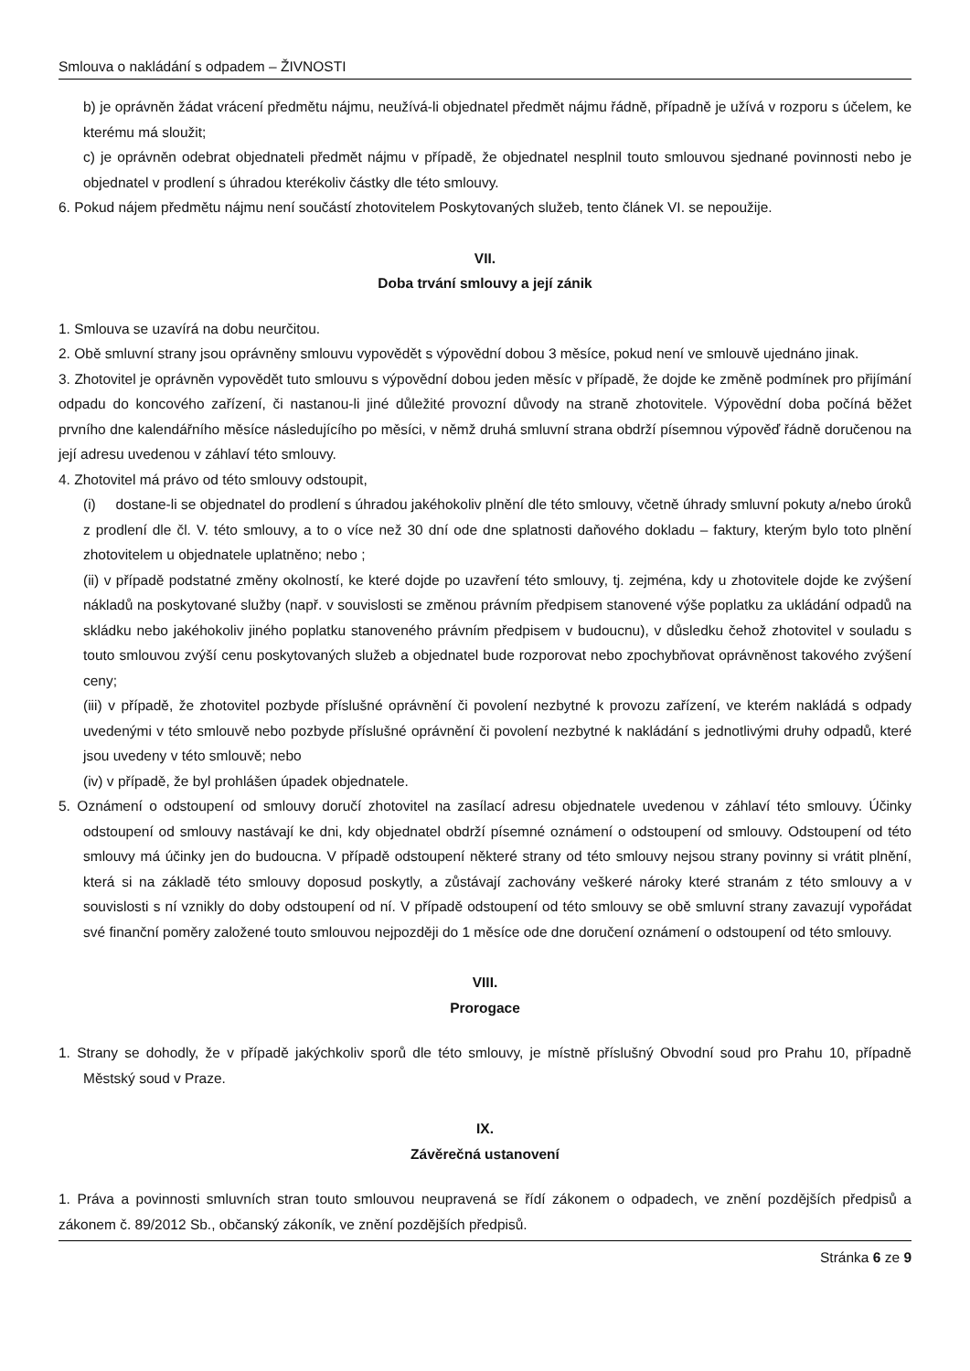Smlouva o nakládání s odpadem – ŽIVNOSTI
b) je oprávněn žádat vrácení předmětu nájmu, neužívá-li objednatel předmět nájmu řádně, případně je užívá v rozporu s účelem, ke kterému má sloužit;
c) je oprávněn odebrat objednateli předmět nájmu v případě, že objednatel nesplnil touto smlouvou sjednané povinnosti nebo je objednatel v prodlení s úhradou kterékoliv částky dle této smlouvy.
6. Pokud nájem předmětu nájmu není součástí zhotovitelem Poskytovaných služeb, tento článek VI. se nepoužije.
VII.
Doba trvání smlouvy a její zánik
1. Smlouva se uzavírá na dobu neurčitou.
2. Obě smluvní strany jsou oprávněny smlouvu vypovědět s výpovědní dobou 3 měsíce, pokud není ve smlouvě ujednáno jinak.
3. Zhotovitel je oprávněn vypovědět tuto smlouvu s výpovědní dobou jeden měsíc v případě, že dojde ke změně podmínek pro přijímání odpadu do koncového zařízení, či nastanou-li jiné důležité provozní důvody na straně zhotovitele. Výpovědní doba počíná běžet prvního dne kalendářního měsíce následujícího po měsíci, v němž druhá smluvní strana obdrží písemnou výpověď řádně doručenou na její adresu uvedenou v záhlaví této smlouvy.
4. Zhotovitel má právo od této smlouvy odstoupit,
(i) dostane-li se objednatel do prodlení s úhradou jakéhokoliv plnění dle této smlouvy, včetně úhrady smluvní pokuty a/nebo úroků z prodlení dle čl. V. této smlouvy, a to o více než 30 dní ode dne splatnosti daňového dokladu – faktury, kterým bylo toto plnění zhotovitelem u objednatele uplatněno; nebo ;
(ii) v případě podstatné změny okolností, ke které dojde po uzavření této smlouvy, tj. zejména, kdy u zhotovitele dojde ke zvýšení nákladů na poskytované služby (např. v souvislosti se změnou právním předpisem stanovené výše poplatku za ukládání odpadů na skládku nebo jakéhokoliv jiného poplatku stanoveného právním předpisem v budoucnu), v důsledku čehož zhotovitel v souladu s touto smlouvou zvýší cenu poskytovaných služeb a objednatel bude rozporovat nebo zpochybňovat oprávněnost takového zvýšení ceny;
(iii) v případě, že zhotovitel pozbyde příslušné oprávnění či povolení nezbytné k provozu zařízení, ve kterém nakládá s odpady uvedenými v této smlouvě nebo pozbyde příslušné oprávnění či povolení nezbytné k nakládání s jednotlivými druhy odpadů, které jsou uvedeny v této smlouvě; nebo
(iv) v případě, že byl prohlášen úpadek objednatele.
5. Oznámení o odstoupení od smlouvy doručí zhotovitel na zasílací adresu objednatele uvedenou v záhlaví této smlouvy. Účinky odstoupení od smlouvy nastávají ke dni, kdy objednatel obdrží písemné oznámení o odstoupení od smlouvy. Odstoupení od této smlouvy má účinky jen do budoucna. V případě odstoupení některé strany od této smlouvy nejsou strany povinny si vrátit plnění, která si na základě této smlouvy doposud poskytly, a zůstávají zachovány veškeré nároky které stranám z této smlouvy a v souvislosti s ní vznikly do doby odstoupení od ní. V případě odstoupení od této smlouvy se obě smluvní strany zavazují vypořádat své finanční poměry založené touto smlouvou nejpozději do 1 měsíce ode dne doručení oznámení o odstoupení od této smlouvy.
VIII.
Prorogace
1. Strany se dohodly, že v případě jakýchkoliv sporů dle této smlouvy, je místně příslušný Obvodní soud pro Prahu 10, případně Městský soud v Praze.
IX.
Závěrečná ustanovení
1. Práva a povinnosti smluvních stran touto smlouvou neupravená se řídí zákonem o odpadech, ve znění pozdějších předpisů a zákonem č. 89/2012 Sb., občanský zákoník, ve znění pozdějších předpisů.
Stránka 6 ze 9